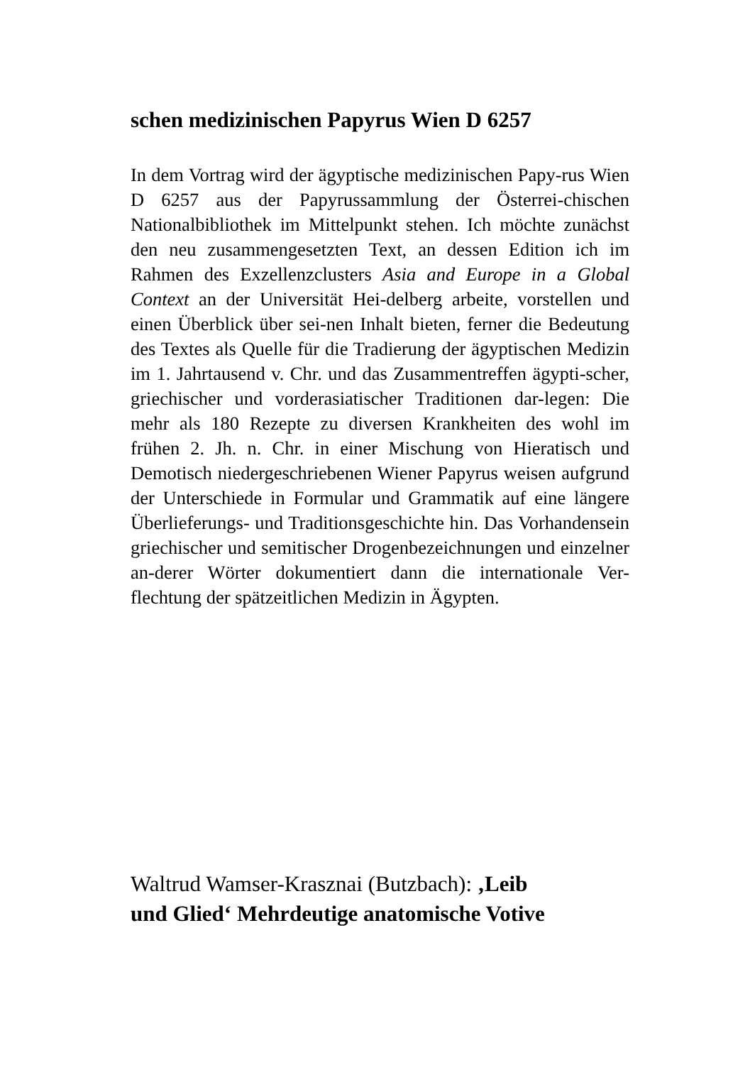schen medizinischen Papyrus Wien D 6257
In dem Vortrag wird der ägyptische medizinischen Papy-rus Wien D 6257 aus der Papyrussammlung der Österrei-chischen Nationalbibliothek im Mittelpunkt stehen. Ich möchte zunächst den neu zusammengesetzten Text, an dessen Edition ich im Rahmen des Exzellenzclusters Asia and Europe in a Global Context an der Universität Hei-delberg arbeite, vorstellen und einen Überblick über sei-nen Inhalt bieten, ferner die Bedeutung des Textes als Quelle für die Tradierung der ägyptischen Medizin im 1. Jahrtausend v. Chr. und das Zusammentreffen ägypti-scher, griechischer und vorderasiatischer Traditionen dar-legen: Die mehr als 180 Rezepte zu diversen Krankheiten des wohl im frühen 2. Jh. n. Chr. in einer Mischung von Hieratisch und Demotisch niedergeschriebenen Wiener Papyrus weisen aufgrund der Unterschiede in Formular und Grammatik auf eine längere Überlieferungs- und Traditionsgeschichte hin. Das Vorhandensein griechischer und semitischer Drogenbezeichnungen und einzelner an-derer Wörter dokumentiert dann die internationale Ver-flechtung der spätzeitlichen Medizin in Ägypten.
Waltrud Wamser-Krasznai (Butzbach): ‚Leib
und Glied‘ Mehrdeutige anatomische Votive